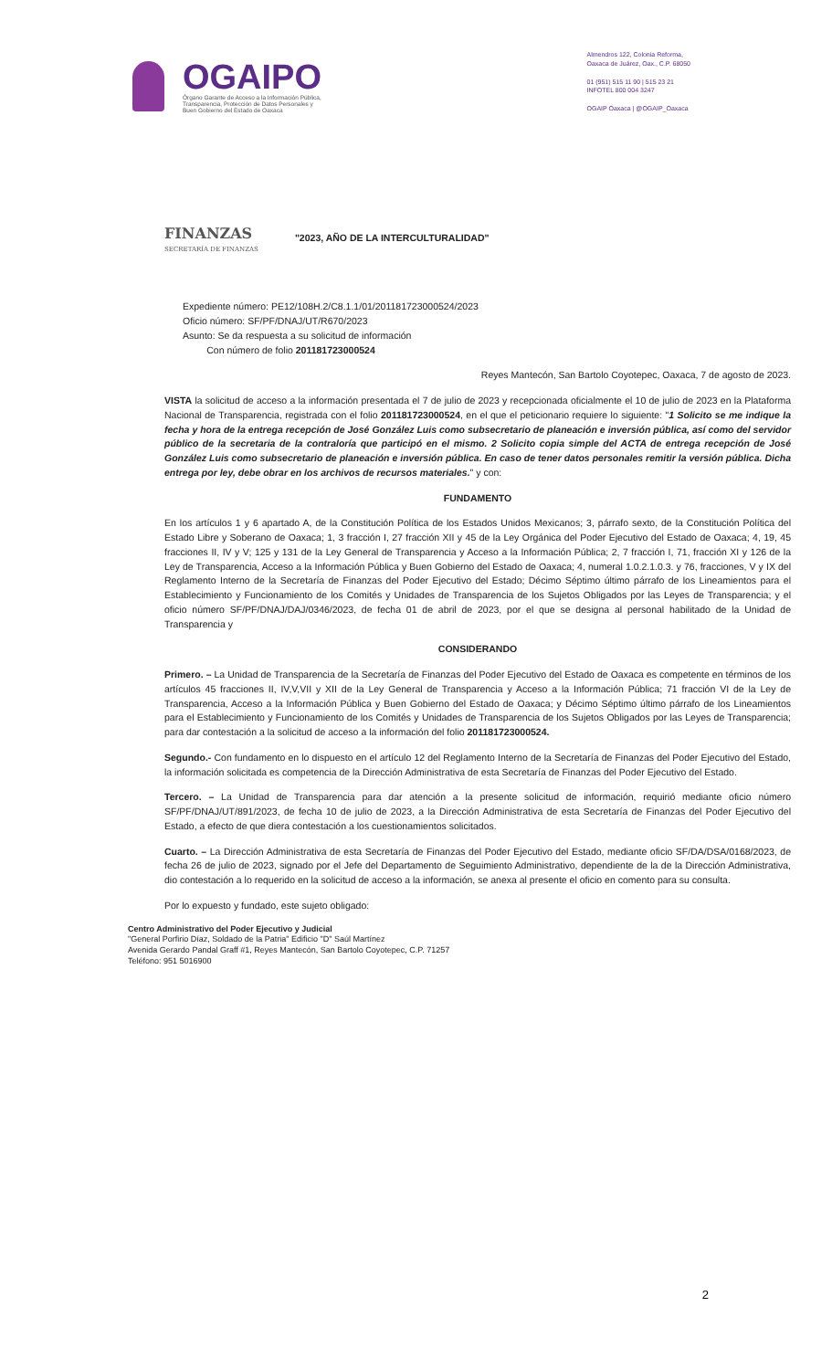OGAIPO
Órgano Garante de Acceso a la Información Pública,
Transparencia, Protección de Datos Personales y
Buen Gobierno del Estado de Oaxaca
Almendros 122, Colonia Reforma,
Oaxaca de Juárez, Oax., C.P. 68050
01 (951) 515 11 90 | 515 23 21
INFOTEL 800 004 3247
OGAIP Oaxaca | @OGAIP_Oaxaca
FINANZAS
SECRETARÍA DE FINANZAS
"2023, AÑO DE LA INTERCULTURALIDAD"
Expediente número: PE12/108H.2/C8.1.1/01/201181723000524/2023
Oficio número: SF/PF/DNAJ/UT/R670/2023
Asunto: Se da respuesta a su solicitud de información
Con número de folio 201181723000524
Reyes Mantecón, San Bartolo Coyotepec, Oaxaca, 7 de agosto de 2023.
VISTA la solicitud de acceso a la información presentada el 7 de julio de 2023 y recepcionada oficialmente el 10 de julio de 2023 en la Plataforma Nacional de Transparencia, registrada con el folio 201181723000524, en el que el peticionario requiere lo siguiente: "1 Solicito se me indique la fecha y hora de la entrega recepción de José González Luis como subsecretario de planeación e inversión pública, así como del servidor público de la secretaria de la contraloría que participó en el mismo. 2 Solicito copia simple del ACTA de entrega recepción de José González Luis como subsecretario de planeación e inversión pública. En caso de tener datos personales remitir la versión pública. Dicha entrega por ley, debe obrar en los archivos de recursos materiales." y con:
FUNDAMENTO
En los artículos 1 y 6 apartado A, de la Constitución Política de los Estados Unidos Mexicanos; 3, párrafo sexto, de la Constitución Política del Estado Libre y Soberano de Oaxaca; 1, 3 fracción I, 27 fracción XII y 45 de la Ley Orgánica del Poder Ejecutivo del Estado de Oaxaca; 4, 19, 45 fracciones II, IV y V; 125 y 131 de la Ley General de Transparencia y Acceso a la Información Pública; 2, 7 fracción I, 71, fracción XI y 126 de la Ley de Transparencia, Acceso a la Información Pública y Buen Gobierno del Estado de Oaxaca; 4, numeral 1.0.2.1.0.3. y 76, fracciones, V y IX del Reglamento Interno de la Secretaría de Finanzas del Poder Ejecutivo del Estado; Décimo Séptimo último párrafo de los Lineamientos para el Establecimiento y Funcionamiento de los Comités y Unidades de Transparencia de los Sujetos Obligados por las Leyes de Transparencia; y el oficio número SF/PF/DNAJ/DAJ/0346/2023, de fecha 01 de abril de 2023, por el que se designa al personal habilitado de la Unidad de Transparencia y
CONSIDERANDO
Primero. – La Unidad de Transparencia de la Secretaría de Finanzas del Poder Ejecutivo del Estado de Oaxaca es competente en términos de los artículos 45 fracciones II, IV,V,VII y XII de la Ley General de Transparencia y Acceso a la Información Pública; 71 fracción VI de la Ley de Transparencia, Acceso a la Información Pública y Buen Gobierno del Estado de Oaxaca; y Décimo Séptimo último párrafo de los Lineamientos para el Establecimiento y Funcionamiento de los Comités y Unidades de Transparencia de los Sujetos Obligados por las Leyes de Transparencia; para dar contestación a la solicitud de acceso a la información del folio 201181723000524.
Segundo.- Con fundamento en lo dispuesto en el artículo 12 del Reglamento Interno de la Secretaría de Finanzas del Poder Ejecutivo del Estado, la información solicitada es competencia de la Dirección Administrativa de esta Secretaría de Finanzas del Poder Ejecutivo del Estado.
Tercero. – La Unidad de Transparencia para dar atención a la presente solicitud de información, requirió mediante oficio número SF/PF/DNAJ/UT/891/2023, de fecha 10 de julio de 2023, a la Dirección Administrativa de esta Secretaría de Finanzas del Poder Ejecutivo del Estado, a efecto de que diera contestación a los cuestionamientos solicitados.
Cuarto. – La Dirección Administrativa de esta Secretaría de Finanzas del Poder Ejecutivo del Estado, mediante oficio SF/DA/DSA/0168/2023, de fecha 26 de julio de 2023, signado por el Jefe del Departamento de Seguimiento Administrativo, dependiente de la de la Dirección Administrativa, dio contestación a lo requerido en la solicitud de acceso a la información, se anexa al presente el oficio en comento para su consulta.
Por lo expuesto y fundado, este sujeto obligado:
Centro Administrativo del Poder Ejecutivo y Judicial
"General Porfirio Díaz, Soldado de la Patria" Edificio "D" Saúl Martínez
Avenida Gerardo Pandal Graff #1, Reyes Mantecón, San Bartolo Coyotepec, C.P. 71257
Teléfono: 951 5016900
2